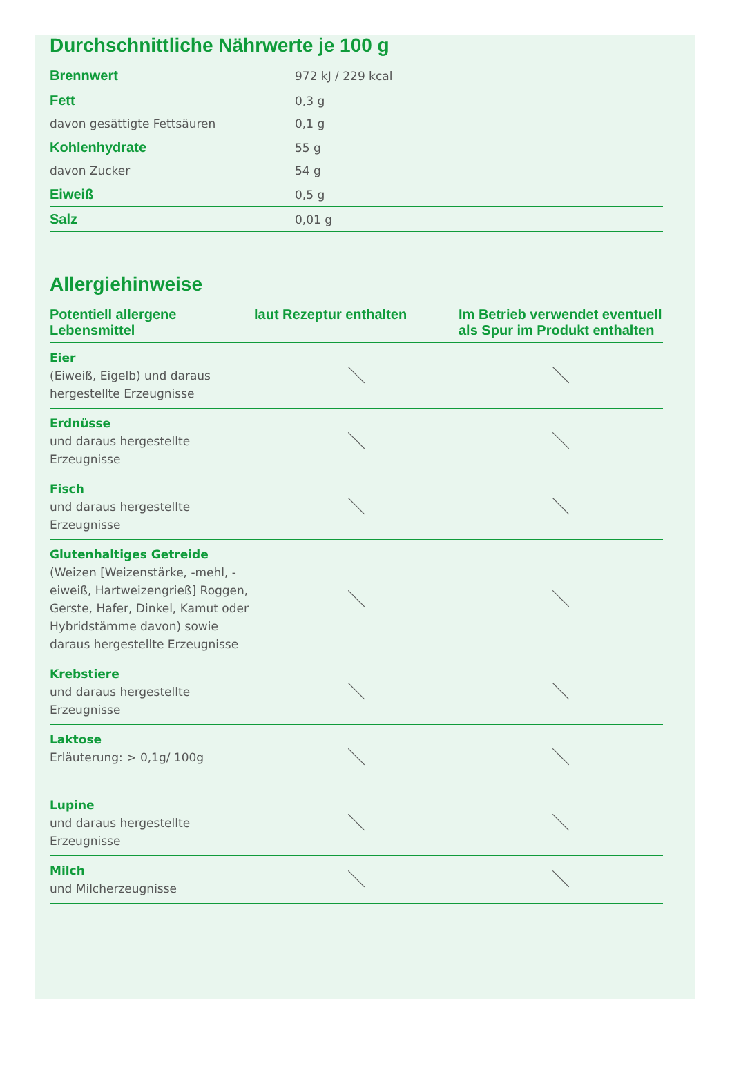Durchschnittliche Nährwerte je 100 g
| Brennwert | 972 kJ / 229 kcal |
| Fett | 0,3 g |
| davon gesättigte Fettsäuren | 0,1 g |
| Kohlenhydrate | 55 g |
| davon Zucker | 54 g |
| Eiweiß | 0,5 g |
| Salz | 0,01 g |
Allergiehinweise
| Potentiell allergene Lebensmittel | laut Rezeptur enthalten | Im Betrieb verwendet eventuell als Spur im Produkt enthalten |
| --- | --- | --- |
| Eier (Eiweiß, Eigelb) und daraus hergestellte Erzeugnisse | ＼ | ＼ |
| Erdnüsse und daraus hergestellte Erzeugnisse | ＼ | ＼ |
| Fisch und daraus hergestellte Erzeugnisse | ＼ | ＼ |
| Glutenhaltiges Getreide (Weizen [Weizenstärke, -mehl, -eiweiß, Hartweizengrieß] Roggen, Gerste, Hafer, Dinkel, Kamut oder Hybridstämme davon) sowie daraus hergestellte Erzeugnisse | ＼ | ＼ |
| Krebstiere und daraus hergestellte Erzeugnisse | ＼ | ＼ |
| Laktose Erläuterung: > 0,1g/ 100g | ＼ | ＼ |
| Lupine und daraus hergestellte Erzeugnisse | ＼ | ＼ |
| Milch und Milcherzeugnisse | ＼ | ＼ |